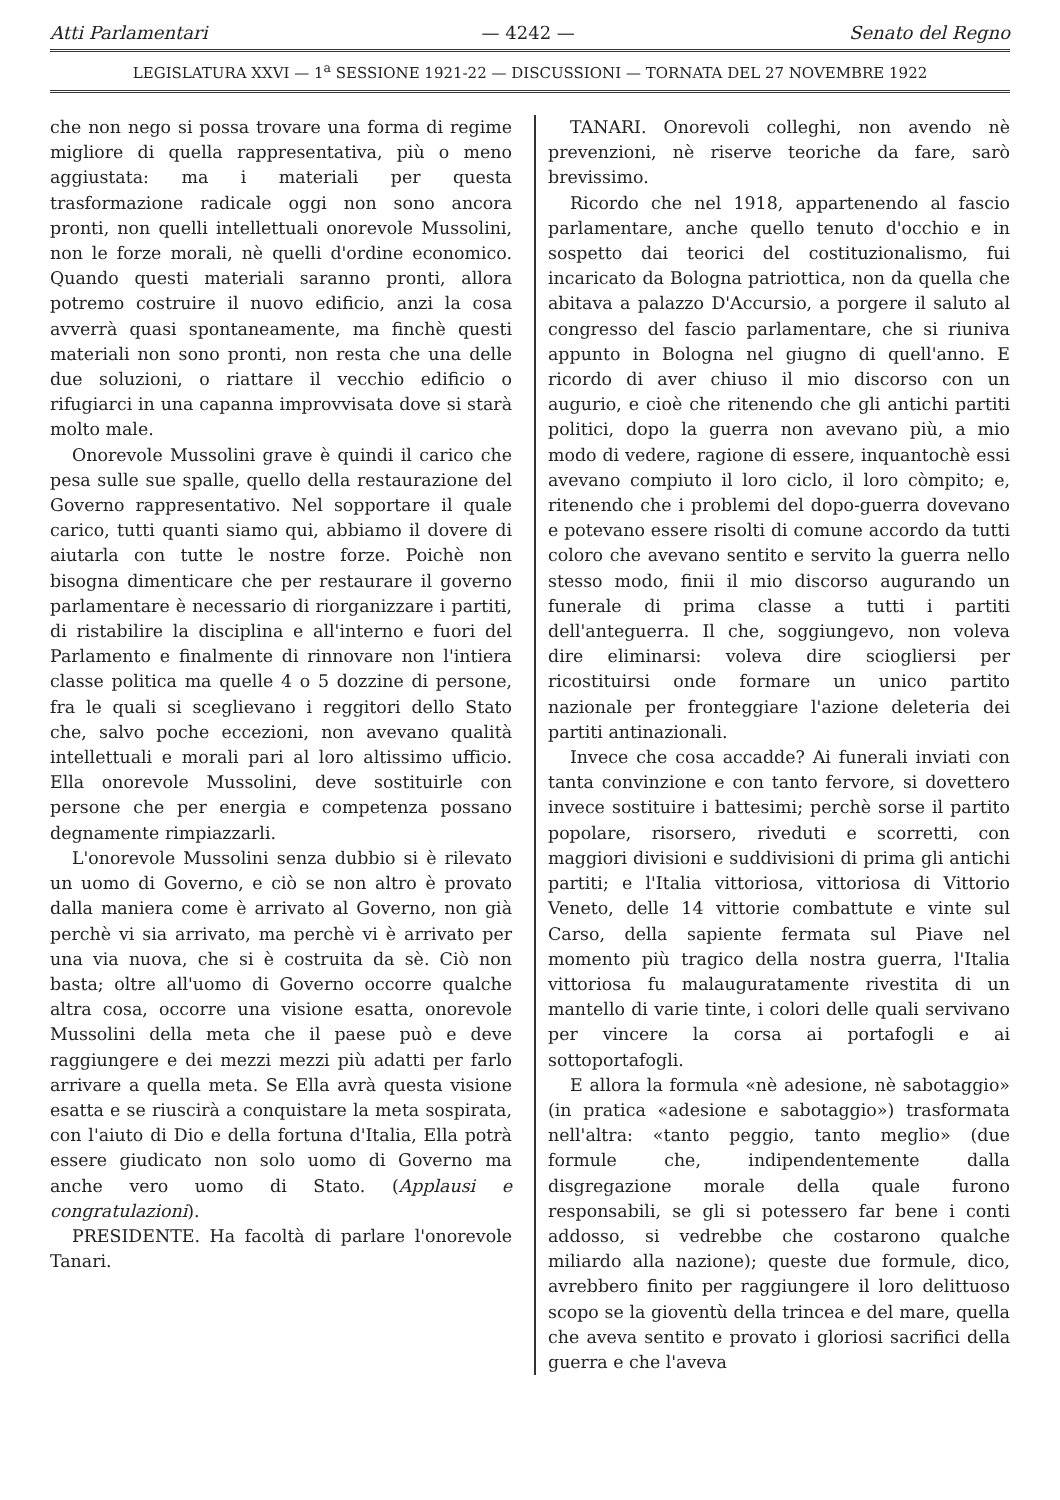Atti Parlamentari — 4242 — Senato del Regno
LEGISLATURA XXVI — 1<sup>a</sup> SESSIONE 1921-22 — DISCUSSIONI — TORNATA DEL 27 NOVEMBRE 1922
che non nego si possa trovare una forma di regime migliore di quella rappresentativa, più o meno aggiustata: ma i materiali per questa trasformazione radicale oggi non sono ancora pronti, non quelli intellettuali onorevole Mussolini, non le forze morali, nè quelli d'ordine economico. Quando questi materiali saranno pronti, allora potremo costruire il nuovo edificio, anzi la cosa avverrà quasi spontaneamente, ma finchè questi materiali non sono pronti, non resta che una delle due soluzioni, o riattare il vecchio edificio o rifugiarci in una capanna improvvisata dove si starà molto male.
Onorevole Mussolini grave è quindi il carico che pesa sulle sue spalle, quello della restaurazione del Governo rappresentativo. Nel sopportare il quale carico, tutti quanti siamo qui, abbiamo il dovere di aiutarla con tutte le nostre forze. Poichè non bisogna dimenticare che per restaurare il governo parlamentare è necessario di riorganizzare i partiti, di ristabilire la disciplina e all'interno e fuori del Parlamento e finalmente di rinnovare non l'intiera classe politica ma quelle 4 o 5 dozzine di persone, fra le quali si sceglievano i reggitori dello Stato che, salvo poche eccezioni, non avevano qualità intellettuali e morali pari al loro altissimo ufficio. Ella onorevole Mussolini, deve sostituirle con persone che per energia e competenza possano degnamente rimpiazzarli.
L'onorevole Mussolini senza dubbio si è rilevato un uomo di Governo, e ciò se non altro è provato dalla maniera come è arrivato al Governo, non già perchè vi sia arrivato, ma perchè vi è arrivato per una via nuova, che si è costruita da sè. Ciò non basta; oltre all'uomo di Governo occorre qualche altra cosa, occorre una visione esatta, onorevole Mussolini della meta che il paese può e deve raggiungere e dei mezzi mezzi più adatti per farlo arrivare a quella meta. Se Ella avrà questa visione esatta e se riuscirà a conquistare la meta sospirata, con l'aiuto di Dio e della fortuna d'Italia, Ella potrà essere giudicato non solo uomo di Governo ma anche vero uomo di Stato. (Applausi e congratulazioni).
PRESIDENTE. Ha facoltà di parlare l'onorevole Tanari.
TANARI. Onorevoli colleghi, non avendo nè prevenzioni, nè riserve teoriche da fare, sarò brevissimo.
Ricordo che nel 1918, appartenendo al fascio parlamentare, anche quello tenuto d'occhio e in sospetto dai teorici del costituzionalismo, fui incaricato da Bologna patriottica, non da quella che abitava a palazzo D'Accursio, a porgere il saluto al congresso del fascio parlamentare, che si riuniva appunto in Bologna nel giugno di quell'anno. E ricordo di aver chiuso il mio discorso con un augurio, e cioè che ritenendo che gli antichi partiti politici, dopo la guerra non avevano più, a mio modo di vedere, ragione di essere, inquantochè essi avevano compiuto il loro ciclo, il loro còmpito; e, ritenendo che i problemi del dopo-guerra dovevano e potevano essere risolti di comune accordo da tutti coloro che avevano sentito e servito la guerra nello stesso modo, finii il mio discorso augurando un funerale di prima classe a tutti i partiti dell'anteguerra. Il che, soggiungevo, non voleva dire eliminarsi: voleva dire sciogliersi per ricostituirsi onde formare un unico partito nazionale per fronteggiare l'azione deleteria dei partiti antinazionali.
Invece che cosa accadde? Ai funerali inviati con tanta convinzione e con tanto fervore, si dovettero invece sostituire i battesimi; perchè sorse il partito popolare, risorsero, riveduti e scorretti, con maggiori divisioni e suddivisioni di prima gli antichi partiti; e l'Italia vittoriosa, vittoriosa di Vittorio Veneto, delle 14 vittorie combattute e vinte sul Carso, della sapiente fermata sul Piave nel momento più tragico della nostra guerra, l'Italia vittoriosa fu malauguratamente rivestita di un mantello di varie tinte, i colori delle quali servivano per vincere la corsa ai portafogli e ai sottoportafogli.
E allora la formula «nè adesione, nè sabotaggio» (in pratica «adesione e sabotaggio») trasformata nell'altra: «tanto peggio, tanto meglio» (due formule che, indipendentemente dalla disgregazione morale della quale furono responsabili, se gli si potessero far bene i conti addosso, si vedrebbe che costarono qualche miliardo alla nazione); queste due formule, dico, avrebbero finito per raggiungere il loro delittuoso scopo se la gioventù della trincea e del mare, quella che aveva sentito e provato i gloriosi sacrifici della guerra e che l'aveva